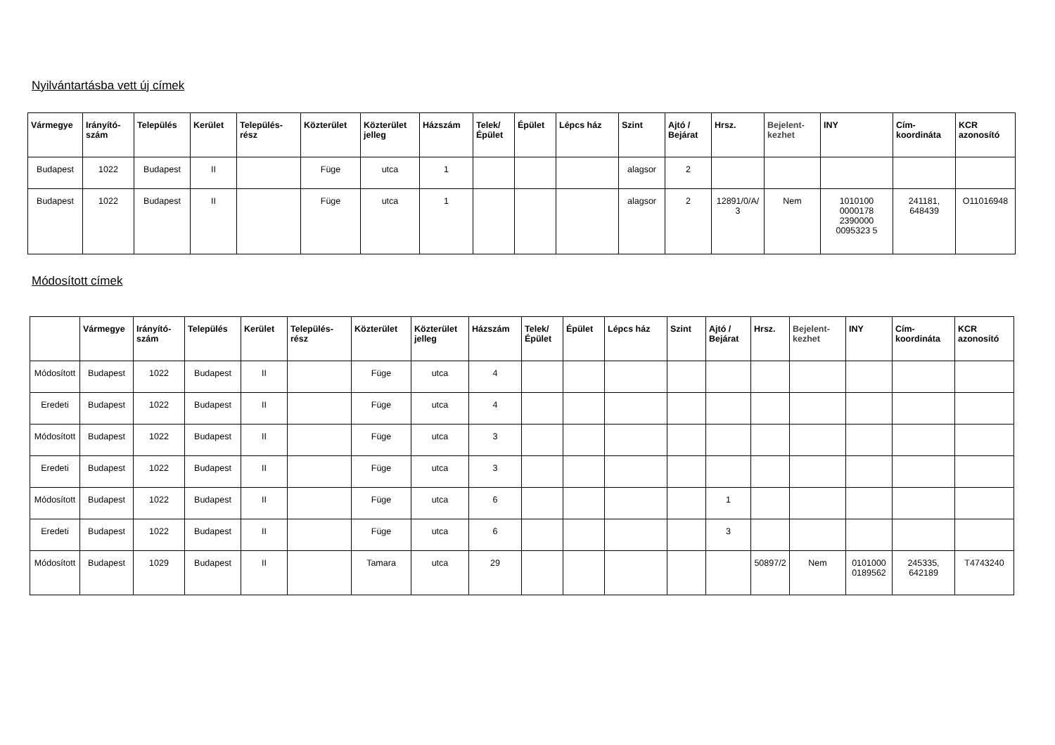Nyilvántartásba vett új címek
| Vármegye | Irányító-szám | Település | Kerület | Település-rész | Közterület | Közterület jelleg | Házszám | Telek/ Épület | Épület | Lépcs ház | Szint | Ajtó / Bejárat | Hrsz. | Bejelent-kezhet | INY | Cím-koordináta | KCR azonosító |
| --- | --- | --- | --- | --- | --- | --- | --- | --- | --- | --- | --- | --- | --- | --- | --- | --- | --- |
| Budapest | 1022 | Budapest | II | | Füge | utca | 1 | | | | alagsor | 2 | | | | | |
| Budapest | 1022 | Budapest | II | | Füge | utca | 1 | | | | alagsor | 2 | 12891/0/A/ 3 | Nem | 1010100 0000178 2390000 0095323 5 | 241181, 648439 | O11016948 |
Módosított címek
| | Vármegye | Irányító-szám | Település | Kerület | Település-rész | Közterület | Közterület jelleg | Házszám | Telek/ Épület | Épület | Lépcs ház | Szint | Ajtó / Bejárat | Hrsz. | Bejelent-kezhet | INY | Cím-koordináta | KCR azonosító |
| --- | --- | --- | --- | --- | --- | --- | --- | --- | --- | --- | --- | --- | --- | --- | --- | --- | --- | --- |
| Módosított | Budapest | 1022 | Budapest | II | | Füge | utca | 4 | | | | | | | | | | |
| Eredeti | Budapest | 1022 | Budapest | II | | Füge | utca | 4 | | | | | | | | | | |
| Módosított | Budapest | 1022 | Budapest | II | | Füge | utca | 3 | | | | | | | | | | |
| Eredeti | Budapest | 1022 | Budapest | II | | Füge | utca | 3 | | | | | | | | | | |
| Módosított | Budapest | 1022 | Budapest | II | | Füge | utca | 6 | | | | | 1 | | | | | |
| Eredeti | Budapest | 1022 | Budapest | II | | Füge | utca | 6 | | | | | 3 | | | | | |
| Módosított | Budapest | 1029 | Budapest | II | | Tamara | utca | 29 | | | | | | 50897/2 | Nem | 0101000 0189562 | 245335, 642189 | T4743240 |